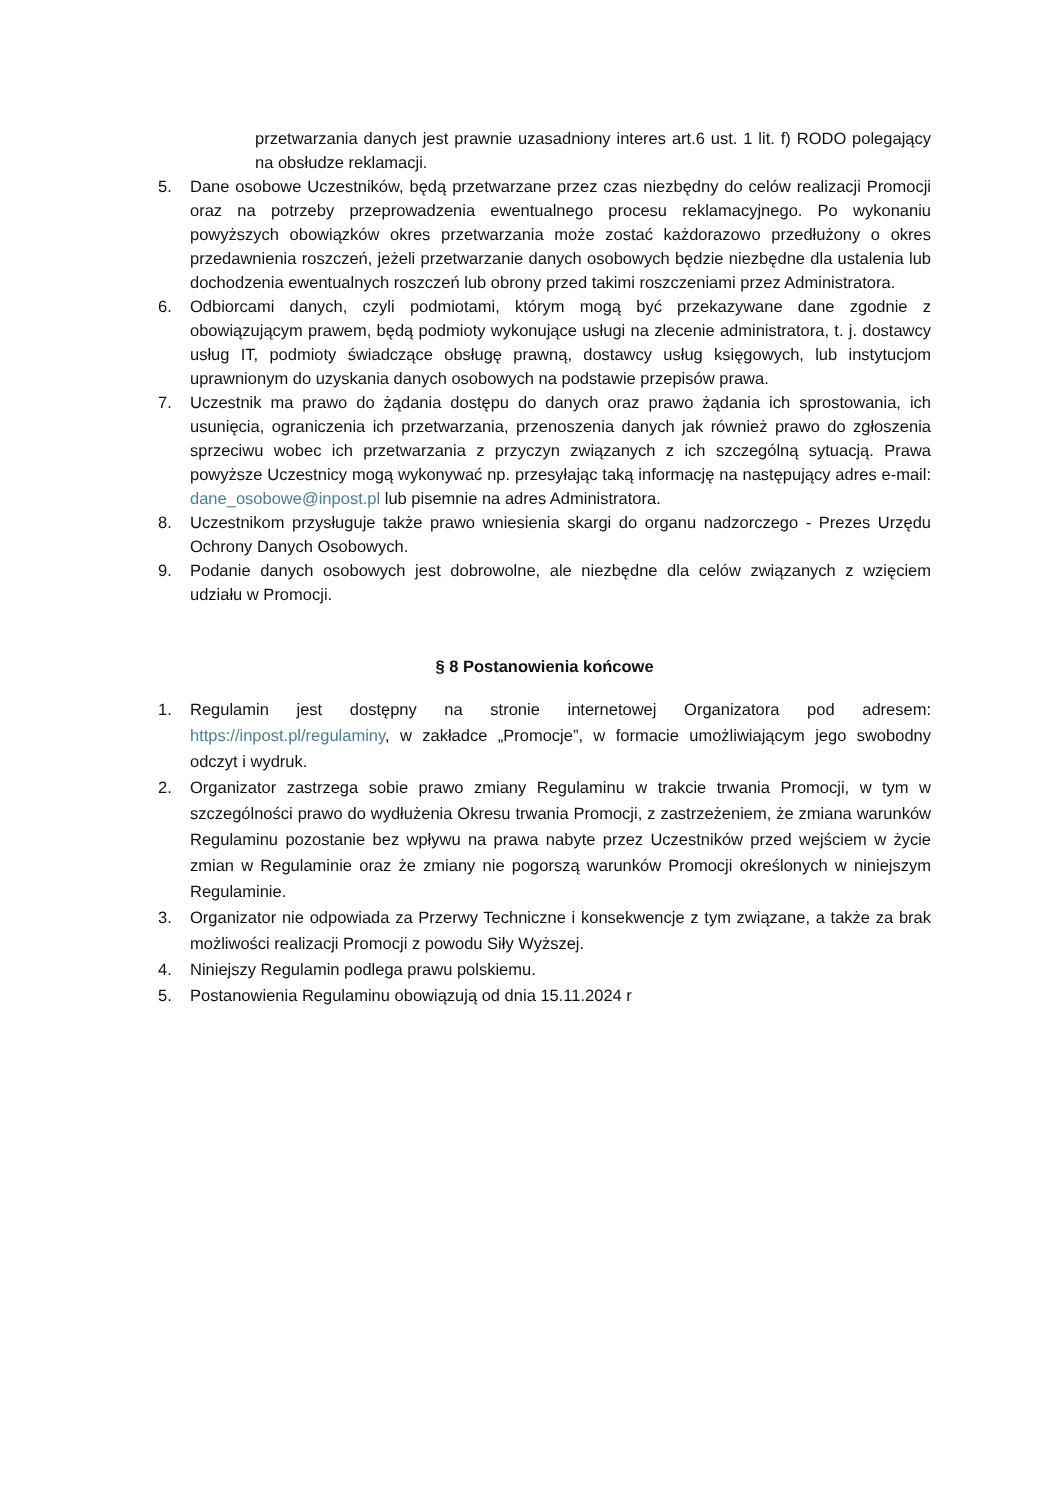przetwarzania danych jest prawnie uzasadniony interes art.6 ust. 1 lit. f) RODO polegający na obsłudze reklamacji.
5. Dane osobowe Uczestników, będą przetwarzane przez czas niezbędny do celów realizacji Promocji oraz na potrzeby przeprowadzenia ewentualnego procesu reklamacyjnego. Po wykonaniu powyższych obowiązków okres przetwarzania może zostać każdorazowo przedłużony o okres przedawnienia roszczeń, jeżeli przetwarzanie danych osobowych będzie niezbędne dla ustalenia lub dochodzenia ewentualnych roszczeń lub obrony przed takimi roszczeniami przez Administratora.
6. Odbiorcami danych, czyli podmiotami, którym mogą być przekazywane dane zgodnie z obowiązującym prawem, będą podmioty wykonujące usługi na zlecenie administratora, t. j. dostawcy usług IT, podmioty świadczące obsługę prawną, dostawcy usług księgowych, lub instytucjom uprawnionym do uzyskania danych osobowych na podstawie przepisów prawa.
7. Uczestnik ma prawo do żądania dostępu do danych oraz prawo żądania ich sprostowania, ich usunięcia, ograniczenia ich przetwarzania, przenoszenia danych jak również prawo do zgłoszenia sprzeciwu wobec ich przetwarzania z przyczyn związanych z ich szczególną sytuacją. Prawa powyższe Uczestnicy mogą wykonywać np. przesyłając taką informację na następujący adres e-mail: dane_osobowe@inpost.pl lub pisemnie na adres Administratora.
8. Uczestnikom przysługuje także prawo wniesienia skargi do organu nadzorczego - Prezes Urzędu Ochrony Danych Osobowych.
9. Podanie danych osobowych jest dobrowolne, ale niezbędne dla celów związanych z wzięciem udziału w Promocji.
§ 8 Postanowienia końcowe
1. Regulamin jest dostępny na stronie internetowej Organizatora pod adresem: https://inpost.pl/regulaminy, w zakładce „Promocje”, w formacie umożliwiającym jego swobodny odczyt i wydruk.
2. Organizator zastrzega sobie prawo zmiany Regulaminu w trakcie trwania Promocji, w tym w szczególności prawo do wydłużenia Okresu trwania Promocji, z zastrzeżeniem, że zmiana warunków Regulaminu pozostanie bez wpływu na prawa nabyte przez Uczestników przed wejściem w życie zmian w Regulaminie oraz że zmiany nie pogorszą warunków Promocji określonych w niniejszym Regulaminie.
3. Organizator nie odpowiada za Przerwy Techniczne i konsekwencje z tym związane, a także za brak możliwości realizacji Promocji z powodu Siły Wyższej.
4. Niniejszy Regulamin podlega prawu polskiemu.
5. Postanowienia Regulaminu obowiązują od dnia 15.11.2024 r